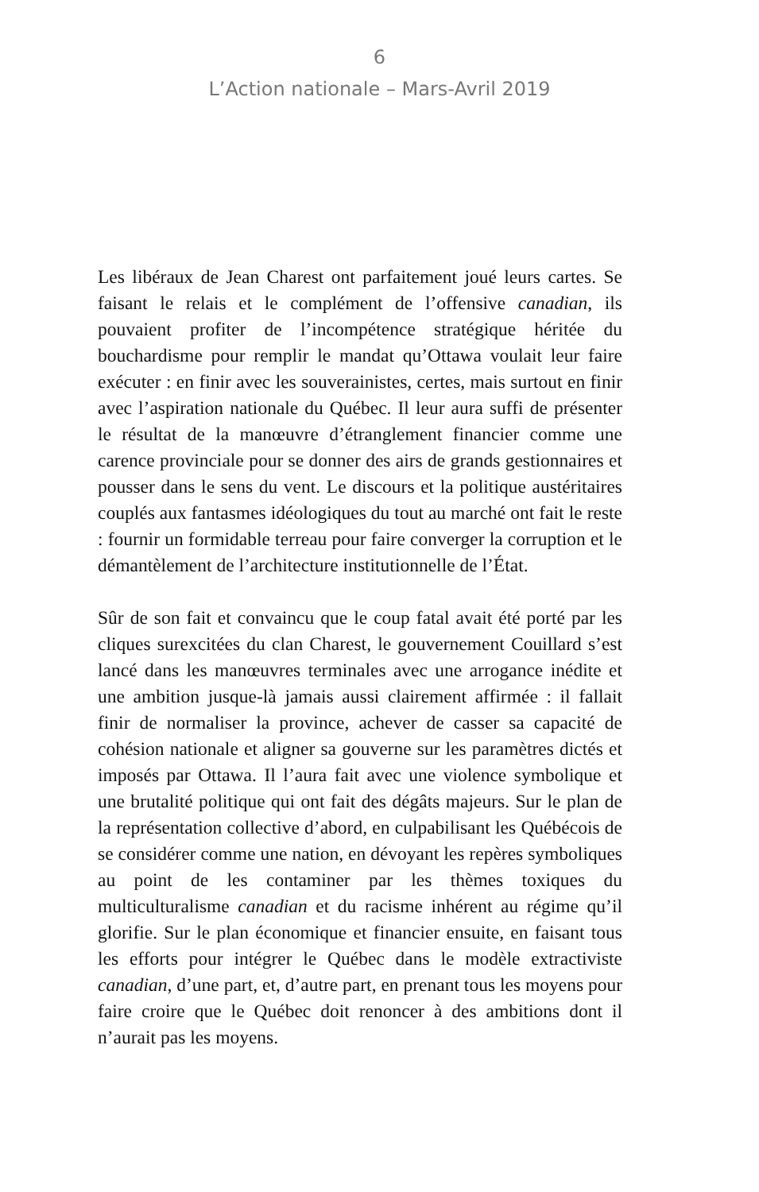6
L’Action nationale – Mars-Avril 2019
Les libéraux de Jean Charest ont parfaitement joué leurs cartes. Se faisant le relais et le complément de l’offensive canadian, ils pouvaient profiter de l’incompétence stratégique héritée du bouchardisme pour remplir le mandat qu’Ottawa voulait leur faire exécuter : en finir avec les souverainistes, certes, mais surtout en finir avec l’aspiration nationale du Québec. Il leur aura suffi de présenter le résultat de la manœuvre d’étranglement financier comme une carence provinciale pour se donner des airs de grands gestionnaires et pousser dans le sens du vent. Le discours et la politique austéritaires couplés aux fantasmes idéologiques du tout au marché ont fait le reste : fournir un formidable terreau pour faire converger la corruption et le démantèlement de l’architecture institutionnelle de l’État.
Sûr de son fait et convaincu que le coup fatal avait été porté par les cliques surexcitées du clan Charest, le gouvernement Couillard s’est lancé dans les manœuvres terminales avec une arrogance inédite et une ambition jusque-là jamais aussi clairement affirmée : il fallait finir de normaliser la province, achever de casser sa capacité de cohésion nationale et aligner sa gouverne sur les paramètres dictés et imposés par Ottawa. Il l’aura fait avec une violence symbolique et une brutalité politique qui ont fait des dégâts majeurs. Sur le plan de la représentation collective d’abord, en culpabilisant les Québécois de se considérer comme une nation, en dévoyant les repères symboliques au point de les contaminer par les thèmes toxiques du multiculturalisme canadian et du racisme inhérent au régime qu’il glorifie. Sur le plan économique et financier ensuite, en faisant tous les efforts pour intégrer le Québec dans le modèle extractiviste canadian, d’une part, et, d’autre part, en prenant tous les moyens pour faire croire que le Québec doit renoncer à des ambitions dont il n’aurait pas les moyens.